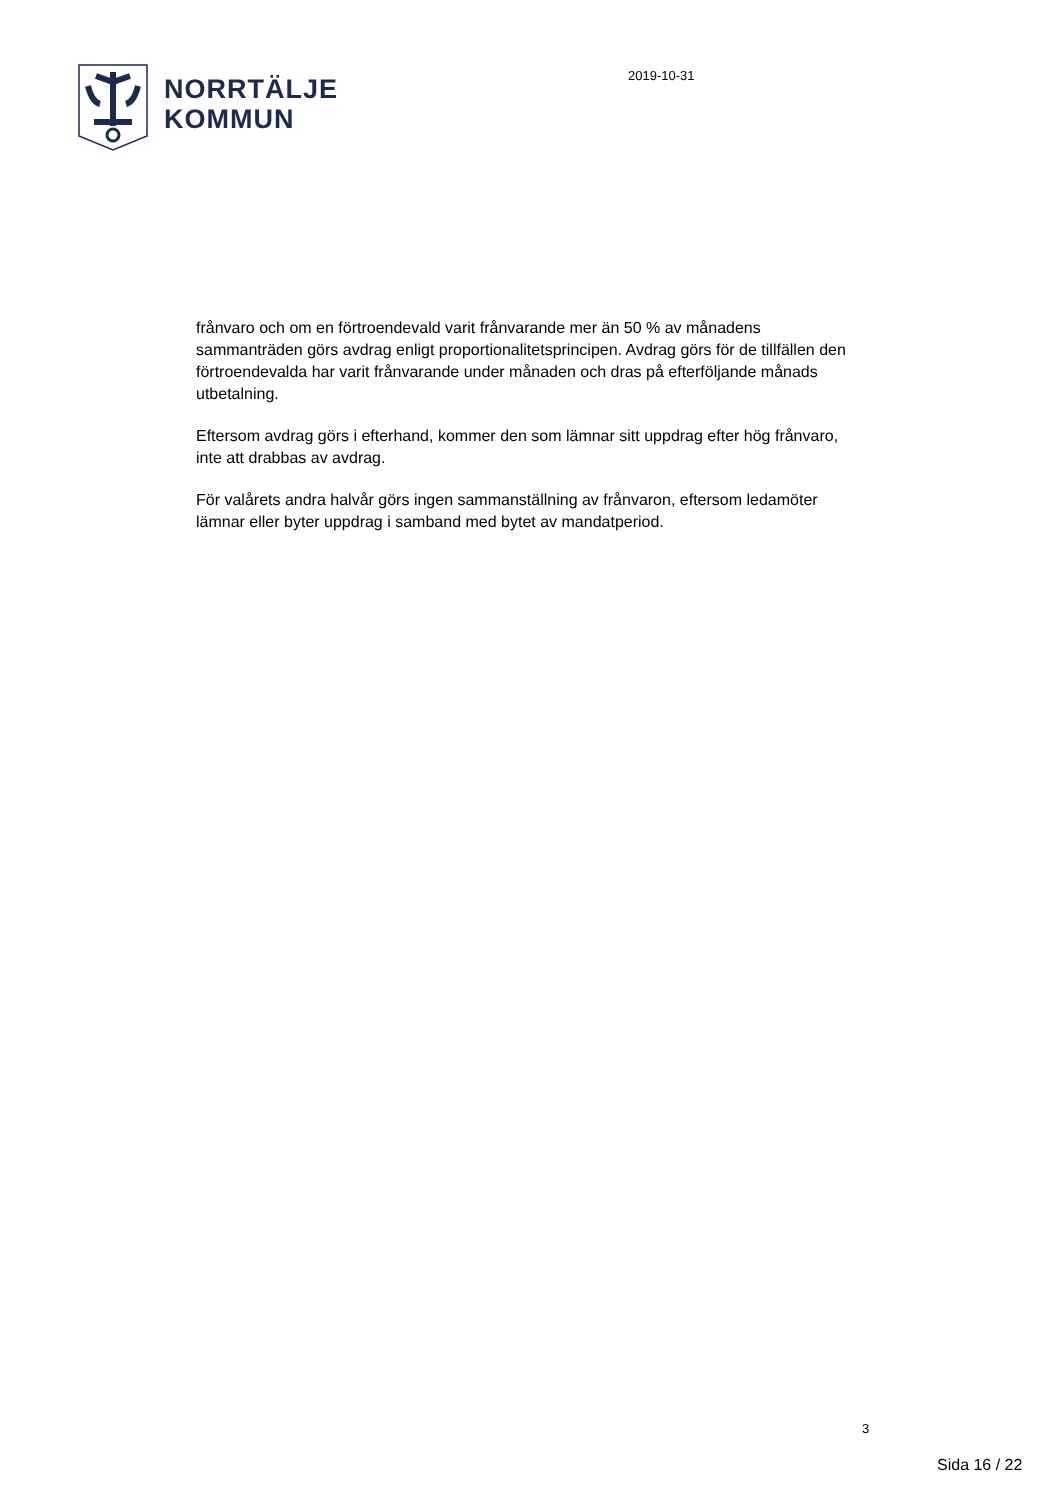NORRTÄLJE
KOMMUN
2019-10-31
frånvaro och om en förtroendevald varit frånvarande mer än 50 % av månadens sammanträden görs avdrag enligt proportionalitetsprincipen. Avdrag görs för de tillfällen den förtroendevalda har varit frånvarande under månaden och dras på efterföljande månads utbetalning.
Eftersom avdrag görs i efterhand, kommer den som lämnar sitt uppdrag efter hög frånvaro, inte att drabbas av avdrag.
För valårets andra halvår görs ingen sammanställning av frånvaron, eftersom ledamöter lämnar eller byter uppdrag i samband med bytet av mandatperiod.
3
Sida 16 / 22